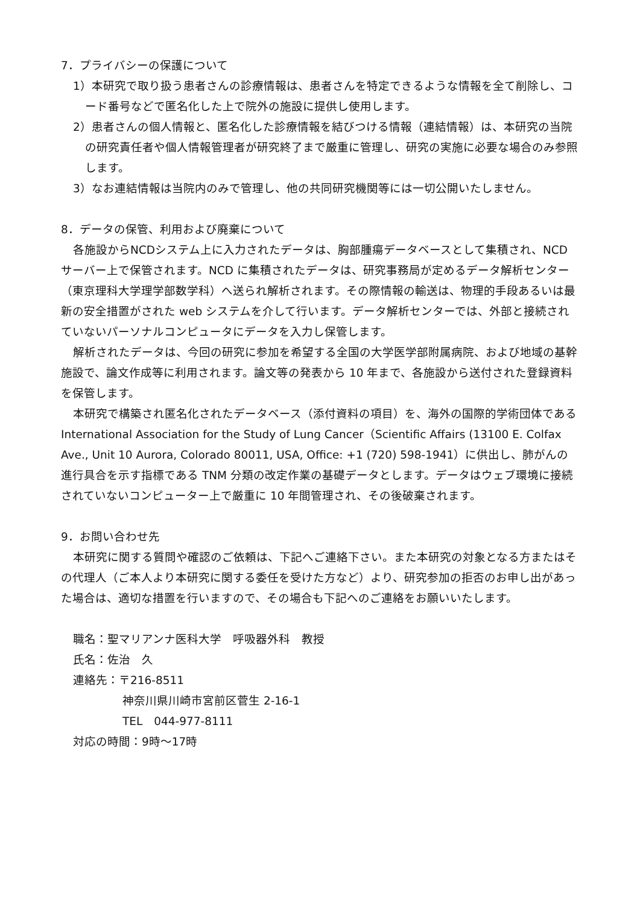7．プライバシーの保護について
1）本研究で取り扱う患者さんの診療情報は、患者さんを特定できるような情報を全て削除し、コード番号などで匿名化した上で院外の施設に提供し使用します。
2）患者さんの個人情報と、匿名化した診療情報を結びつける情報（連結情報）は、本研究の当院の研究責任者や個人情報管理者が研究終了まで厳重に管理し、研究の実施に必要な場合のみ参照します。
3）なお連結情報は当院内のみで管理し、他の共同研究機関等には一切公開いたしません。
8．データの保管、利用および廃棄について
各施設からNCDシステム上に入力されたデータは、胸部腫瘍データベースとして集積され、NCD サーバー上で保管されます。NCD に集積されたデータは、研究事務局が定めるデータ解析センター（東京理科大学理学部数学科）へ送られ解析されます。その際情報の輸送は、物理的手段あるいは最新の安全措置がされた web システムを介して行います。データ解析センターでは、外部と接続されていないパーソナルコンピュータにデータを入力し保管します。
解析されたデータは、今回の研究に参加を希望する全国の大学医学部附属病院、および地域の基幹施設で、論文作成等に利用されます。論文等の発表から 10 年まで、各施設から送付された登録資料を保管します。
本研究で構築され匿名化されたデータベース（添付資料の項目）を、海外の国際的学術団体であるInternational Association for the Study of Lung Cancer（Scientific Affairs (13100 E. Colfax Ave., Unit 10 Aurora, Colorado 80011, USA, Office: +1 (720) 598-1941）に供出し、肺がんの進行具合を示す指標である TNM 分類の改定作業の基礎データとします。データはウェブ環境に接続されていないコンピューター上で厳重に 10 年間管理され、その後破棄されます。
9．お問い合わせ先
本研究に関する質問や確認のご依頼は、下記へご連絡下さい。また本研究の対象となる方またはその代理人（ご本人より本研究に関する委任を受けた方など）より、研究参加の拒否のお申し出があった場合は、適切な措置を行いますので、その場合も下記へのご連絡をお願いいたします。
職名：聖マリアンナ医科大学　呼吸器外科　教授
氏名：佐治　久
連絡先：〒216-8511
神奈川県川崎市宮前区菅生 2-16-1
TEL　044-977-8111
対応の時間：9時～17時